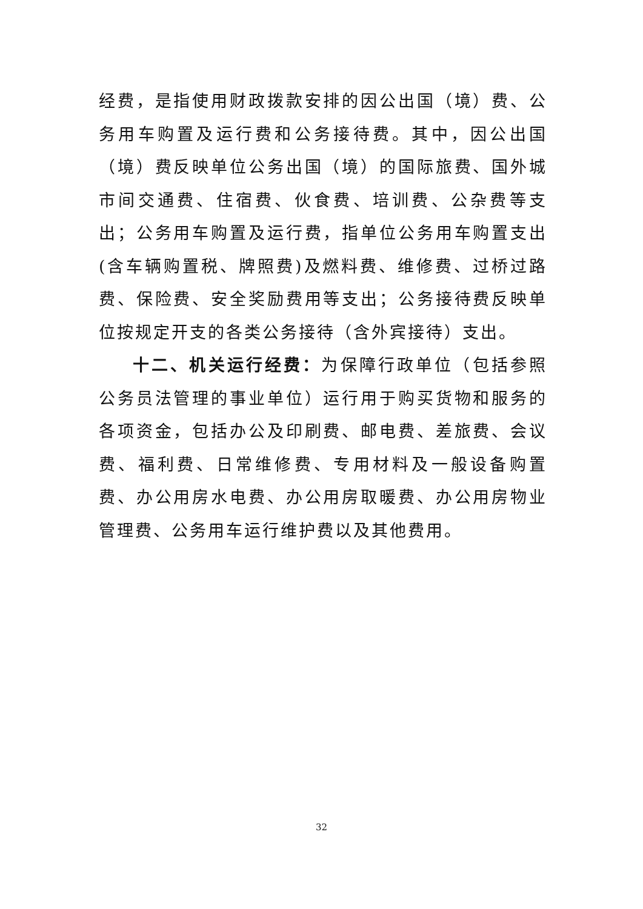经费，是指使用财政拨款安排的因公出国（境）费、公务用车购置及运行费和公务接待费。其中，因公出国（境）费反映单位公务出国（境）的国际旅费、国外城市间交通费、住宿费、伙食费、培训费、公杂费等支出；公务用车购置及运行费，指单位公务用车购置支出(含车辆购置税、牌照费)及燃料费、维修费、过桥过路费、保险费、安全奖励费用等支出；公务接待费反映单位按规定开支的各类公务接待（含外宾接待）支出。
十二、机关运行经费：为保障行政单位（包括参照公务员法管理的事业单位）运行用于购买货物和服务的各项资金，包括办公及印刷费、邮电费、差旅费、会议费、福利费、日常维修费、专用材料及一般设备购置费、办公用房水电费、办公用房取暖费、办公用房物业管理费、公务用车运行维护费以及其他费用。
32